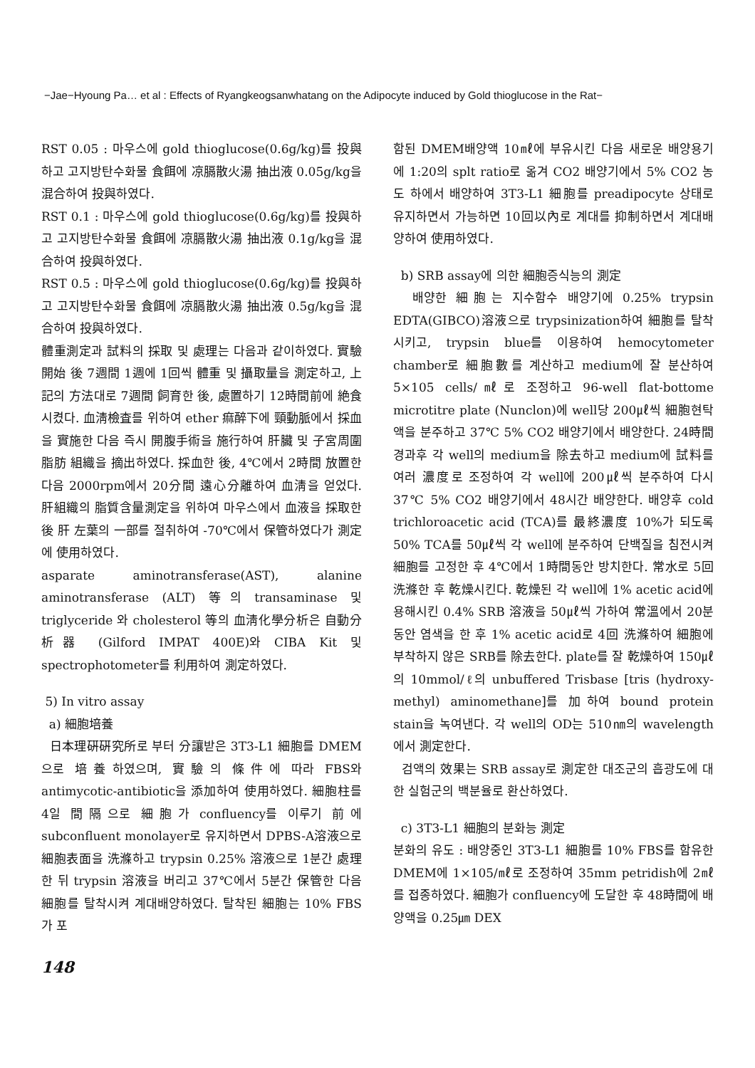−Jae−Hyoung Pa… et al : Effects of Ryangkeogsanwhatang on the Adipocyte induced by Gold thioglucose in the Rat−
RST 0.05 : 마우스에 gold thioglucose(0.6g/kg)를 投與하고 고지방탄수화물 食餌에 凉膈散火湯 抽出液 0.05g/kg을 混合하여 投與하였다.
RST 0.1 : 마우스에 gold thioglucose(0.6g/kg)를 投與하고 고지방탄수화물 食餌에 凉膈散火湯 抽出液 0.1g/kg을 混合하여 投與하였다.
RST 0.5 : 마우스에 gold thioglucose(0.6g/kg)를 投與하고 고지방탄수화물 食餌에 凉膈散火湯 抽出液 0.5g/kg을 混合하여 投與하였다.
體重測定과 試料의 採取 및 處理는 다음과 같이하였다. 實驗開始 後 7週間 1週에 1回씩 體重 및 攝取量을 測定하고, 上記의 方法대로 7週間 飼育한 後, 處置하기 12時間前에 絶食시켰다. 血淸檢査를 위하여 ether 痲醉下에 頸動脈에서 採血을 實施한 다음 즉시 開腹手術을 施行하여 肝臟 및 子宮周圍 脂肪 組織을 摘出하였다. 採血한 後, 4℃에서 2時間 放置한 다음 2000rpm에서 20分間 遠心分離하여 血淸을 얻었다. 肝組織의 脂質含量測定을 위하여 마우스에서 血液을 採取한 後 肝 左葉의 一部를 절취하여 -70℃에서 保管하였다가 測定에 使用하였다.
asparate aminotransferase(AST), alanine aminotransferase (ALT) 等의 transaminase 및 triglyceride 와 cholesterol 等의 血淸化學分析은 自動分析器 (Gilford IMPAT 400E)와 CIBA Kit 및 spectrophotometer를 利用하여 測定하였다.
5) In vitro assay
a) 細胞培養
日本理硏硏究所로 부터 分讓받은 3T3-L1 細胞를 DMEM으로 培養하였으며, 實驗의 條件에 따라 FBS와 antimycotic-antibiotic을 添加하여 使用하였다. 細胞柱를 4일 間隔으로 細胞가 confluency를 이루기 前에 subconfluent monolayer로 유지하면서 DPBS-A溶液으로 細胞表面을 洗滌하고 trypsin 0.25% 溶液으로 1분간 處理한 뒤 trypsin 溶液을 버리고 37℃에서 5분간 保管한 다음 細胞를 탈착시켜 계대배양하였다. 탈착된 細胞는 10% FBS가 포
함된 DMEM배양액 10㎖에 부유시킨 다음 새로운 배양용기에 1:20의 splt ratio로 옮겨 CO2 배양기에서 5% CO2 농도 하에서 배양하여 3T3-L1 細胞를 preadipocyte 상태로 유지하면서 가능하면 10回以內로 계대를 抑制하면서 계대배양하여 使用하였다.
b) SRB assay에 의한 細胞증식능의 測定
배양한 細胞는 지수함수 배양기에 0.25% trypsin EDTA(GIBCO)溶液으로 trypsinization하여 細胞를 탈착시키고, trypsin blue를 이용하여 hemocytometer chamber로 細胞數를 계산하고 medium에 잘 분산하여 5×105 cells/㎖로 조정하고 96-well flat-bottome microtitre plate (Nunclon)에 well당 200㎕씩 細胞현탁액을 분주하고 37℃ 5% CO2 배양기에서 배양한다. 24時間 경과후 각 well의 medium을 除去하고 medium에 試料를 여러 濃度로 조정하여 각 well에 200㎕씩 분주하여 다시 37℃ 5% CO2 배양기에서 48시간 배양한다. 배양후 cold trichloroacetic acid (TCA)를 最終濃度 10%가 되도록 50% TCA를 50㎕씩 각 well에 분주하여 단백질을 침전시켜 細胞를 고정한 후 4℃에서 1時間동안 방치한다. 常水로 5回 洗滌한 후 乾燥시킨다. 乾燥된 각 well에 1% acetic acid에 용해시킨 0.4% SRB 溶液을 50㎕씩 가하여 常溫에서 20분 동안 염색을 한 후 1% acetic acid로 4回 洗滌하여 細胞에 부착하지 않은 SRB를 除去한다. plate를 잘 乾燥하여 150㎕의 10mmol/ℓ의 unbuffered Trisbase [tris (hydroxy-methyl) aminomethane]를 加하여 bound protein stain을 녹여낸다. 각 well의 OD는 510㎚의 wavelength에서 測定한다.
검액의 效果는 SRB assay로 測定한 대조군의 흡광도에 대한 실험군의 백분율로 환산하였다.
c) 3T3-L1 細胞의 분화능 測定
분화의 유도 : 배양중인 3T3-L1 細胞를 10% FBS를 함유한 DMEM에 1×105/㎖로 조정하여 35mm petridish에 2㎖를 접종하였다. 細胞가 confluency에 도달한 후 48時間에 배양액을 0.25㎛ DEX
148